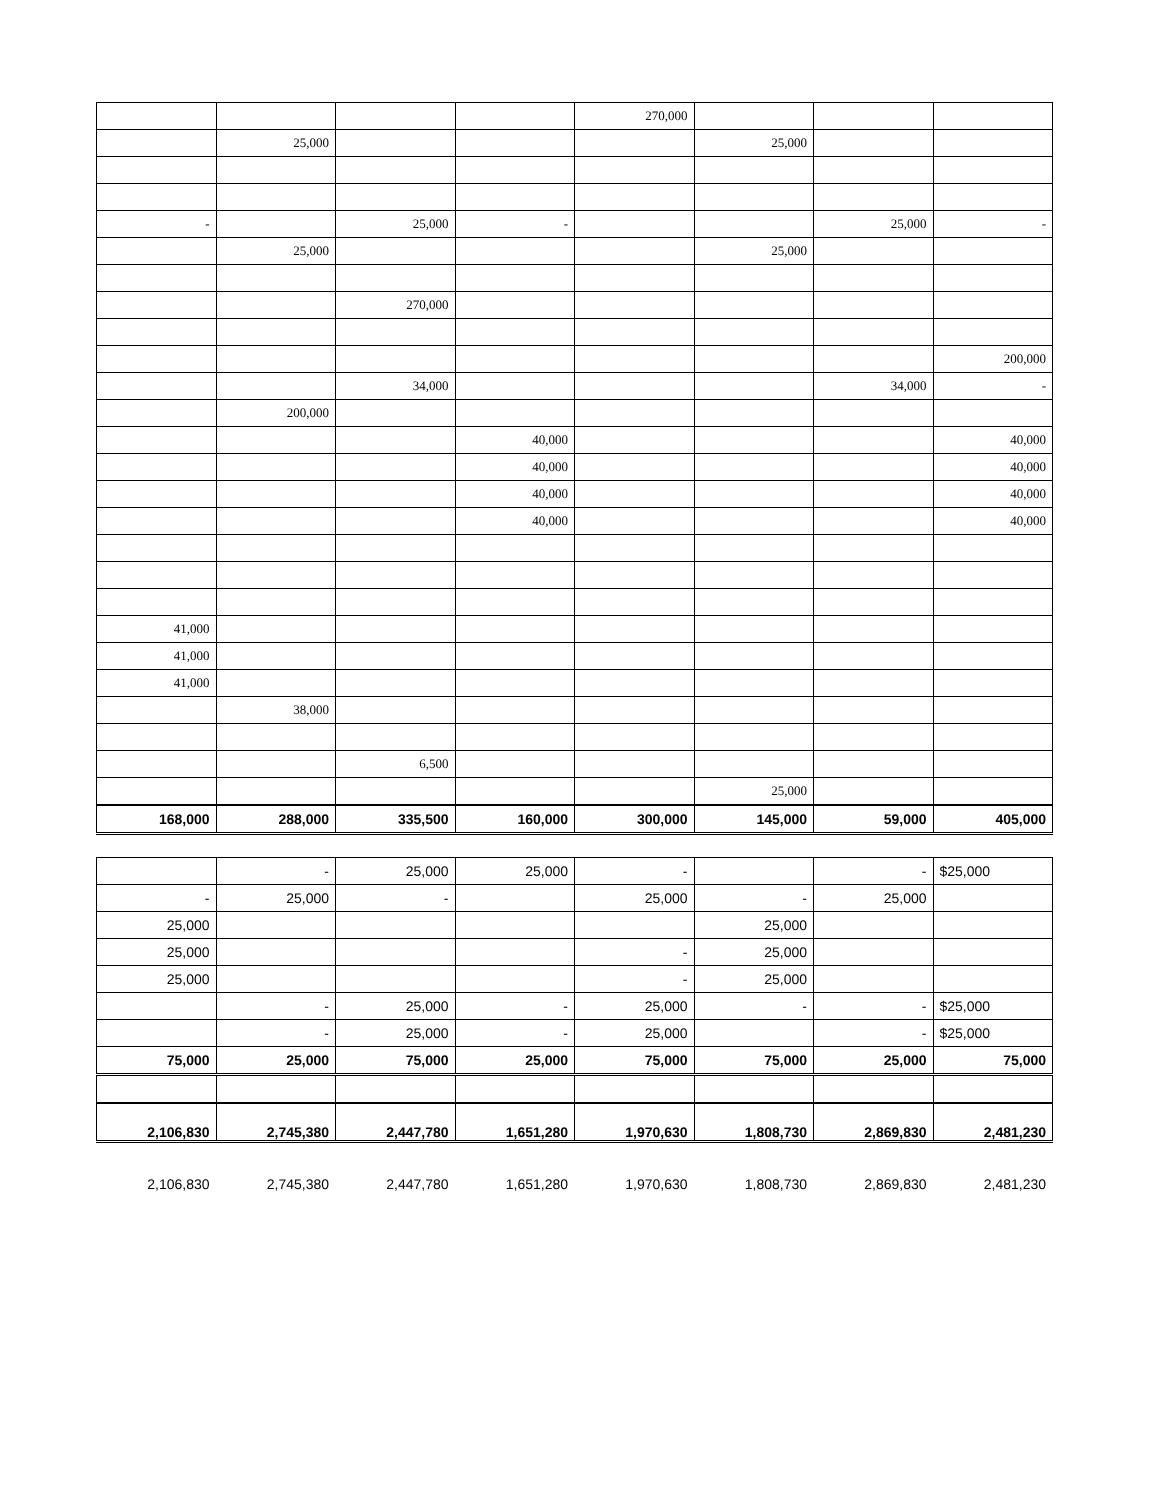| | | | | 270,000 | | | |
| | 25,000 | | | | 25,000 | | |
| - | | 25,000 | - | | | 25,000 | - |
| | 25,000 | | | | 25,000 | | |
| | | 270,000 | | | | | |
| | | | | | | | 200,000 |
| | | 34,000 | | | | 34,000 | - |
| | 200,000 | | | | | | |
| | | | 40,000 | | | | 40,000 |
| | | | 40,000 | | | | 40,000 |
| | | | 40,000 | | | | 40,000 |
| | | | 40,000 | | | | 40,000 |
| 41,000 | | | | | | | |
| 41,000 | | | | | | | |
| 41,000 | | | | | | | |
| | 38,000 | | | | | | |
| | | 6,500 | | | | | |
| | | | | | 25,000 | | |
| 168,000 | 288,000 | 335,500 | 160,000 | 300,000 | 145,000 | 59,000 | 405,000 |
| | - | 25,000 | 25,000 | - | | - | $25,000 |
| - | 25,000 | - | | 25,000 | - | 25,000 | |
| 25,000 | | | | | 25,000 | | |
| 25,000 | | | | - | 25,000 | | |
| 25,000 | | | | - | 25,000 | | |
| | - | 25,000 | - | 25,000 | - | - | $25,000 |
| | - | 25,000 | - | 25,000 | | - | $25,000 |
| 75,000 | 25,000 | 75,000 | 25,000 | 75,000 | 75,000 | 25,000 | 75,000 |
| 2,106,830 | 2,745,380 | 2,447,780 | 1,651,280 | 1,970,630 | 1,808,730 | 2,869,830 | 2,481,230 |
| 2,106,830 | 2,745,380 | 2,447,780 | 1,651,280 | 1,970,630 | 1,808,730 | 2,869,830 | 2,481,230 |